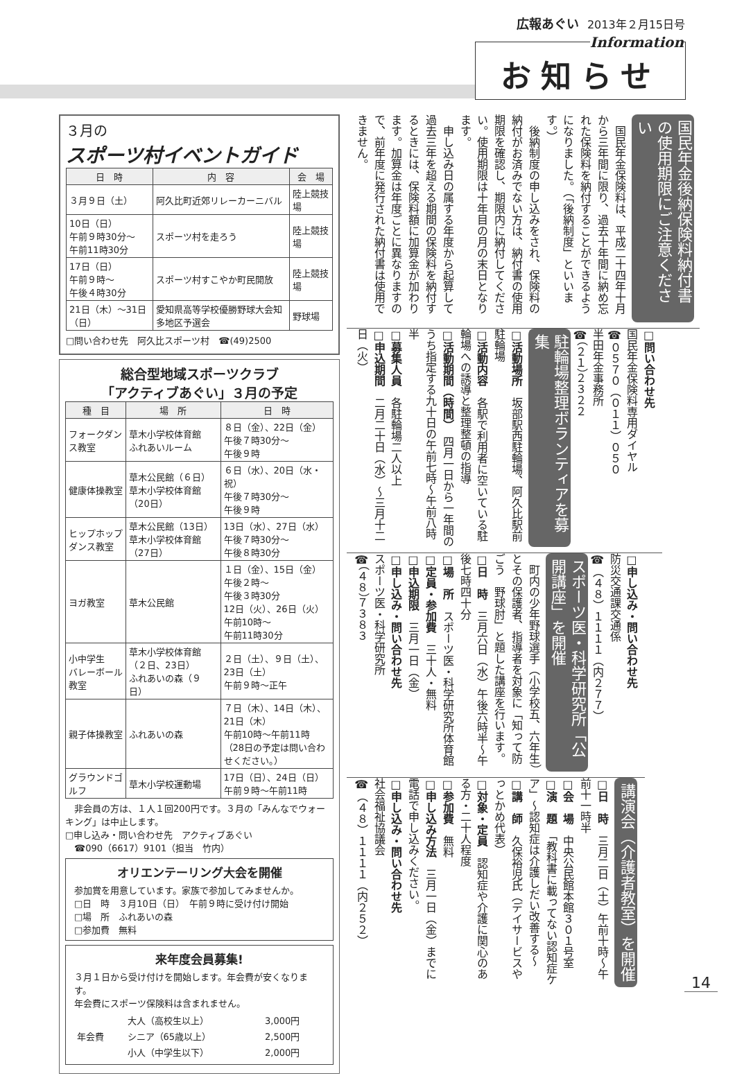広報あぐい 2013年２月15日号
Information
お知らせ
国民年金後納保険料納付書の使用期限にご注意ください
　国民年金保険料は、平成二十四年十月から三年間に限り、過去十年間に納め忘れた保険料を納付することができるようになりました。（「後納制度」といいます。）
　後納制度の申し込みをされ、保険料の納付がお済みでない方は、納付書の使用期限を確認し、期限内に納付してください。使用期限は十年目の月の末日となります。
　申し込み日の属する年度から起算して過去三年を超える期間の保険料を納付するときには、保険料額に加算金が加わります。加算金は年度ごとに異なりますので、前年度に発行された納付書は使用できません。
□問い合わせ先
国民年金保険料専用ダイヤル
☎０５７０（０１１）０５０
半田年金事務所
☎（２１）２３２２
駐輪場整理ボランティアを募集
□活動場所　坂部駅西駐輪場、阿久比駅前駐輪場
□活動内容　各駅で利用者に空いている駐輪場への誘導と整理整頓の指導
□活動期間（時間）　四月一日から一年間のうち指定する九十日の午前七時～午前八時半
□募集人員　各駐輪場二人以上
□申込期間　二月二十日（水）～三月十二日（火）
□申し込み・問い合わせ先
防災交通課交通係
☎（４８）１１１１（内２７７）
スポーツ医・科学研究所「公開講座」を開催
　町内の少年野球選手（小学校五、六年生）とその保護者、指導者を対象に「知って防ごう　野球肘」と題した講座を行います。
□日　時　三月六日（水）午後六時半～午後七時四十分
□場　所　スポーツ医・科学研究所体育館
□定員・参加費　三十人・無料
□申込期限　三月一日（金）
□申し込み・問い合わせ先
スポーツ医・科学研究所
☎（４８）７３８３
講演会（介護者教室）を開催
□日　時　三月二日（土）午前十時～午前十一時半
□会　場　中央公民館本館３０１号室
□演　題　「教科書に載ってない認知症ケア」～認知症は介護しだい改善する～
□講　師　久保裕児氏（デイサービスやっとかめ代表）
□対象・定員　認知症や介護に関心のある方・二十人程度
□参加費　無料
□申し込み方法　三月一日（金）までに電話で申し込みください。
□申し込み・問い合わせ先
社会福祉協議会
☎（４８）１１１１（内２５２）
３月の
スポーツ村イベントガイド
| 日 時 | 内 容 | 会 場 |
| --- | --- | --- |
| ３月９日（土） | 阿久比町近郊リレーカーニバル | 陸上競技場 |
| 10日（日） 午前９時30分～ 午前11時30分 | スポーツ村を走ろう | 陸上競技場 |
| 17日（日） 午前９時～ 午後４時30分 | スポーツ村すこやか町民開放 | 陸上競技場 |
| 21日（木）～31日（日） | 愛知県高等学校優勝野球大会知多地区予選会 | 野球場 |
□問い合わせ先　阿久比スポーツ村　☎(49)2500
総合型地域スポーツクラブ
「アクティブあぐい」３月の予定
| 種 目 | 場 所 | 日 時 |
| --- | --- | --- |
| フォークダンス教室 | 草木小学校体育館 ふれあいルーム | ８日（金）、22日（金） 午後７時30分～ 午後９時 |
| 健康体操教室 | 草木公民館（６日） 草木小学校体育館（20日） | ６日（水）、20日（水・祝） 午後７時30分～ 午後９時 |
| ヒップホップ ダンス教室 | 草木公民館（13日） 草木小学校体育館（27日） | 13日（水）、27日（水） 午後７時30分～ 午後８時30分 |
| ヨガ教室 | 草木公民館 | １日（金）、15日（金） 午後２時～ 午後３時30分 12日（火）、26日（火） 午前10時～ 午前11時30分 |
| 小中学生 バレーボール教室 | 草木小学校体育館（２日、23日） ふれあいの森（９日） | ２日（土）、９日（土）、23日（土） 午前９時～正午 |
| 親子体操教室 | ふれあいの森 | ７日（木）、14日（木）、21日（木） 午前10時～午前11時 （28日の予定は問い合わせください。） |
| グラウンドゴルフ | 草木小学校運動場 | 17日（日）、24日（日） 午前９時～午前11時 |
　非会員の方は、１人１回200円です。３月の「みんなでウォーキング」は中止します。
□申し込み・問い合わせ先　アクティブあぐい
　☎090（6617）9101（担当　竹内）
オリエンテーリング大会を開催
参加賞を用意しています。家族で参加してみませんか。
□日　時　３月10日（日）　午前９時に受け付け開始
□場　所　ふれあいの森
□参加費　無料
来年度会員募集!
３月１日から受け付けを開始します。年会費が安くなります。
年会費にスポーツ保険料は含まれません。
| 年会費 | 大人（高校生以上） | 3,000円 |
| | シニア（65歳以上） | 2,500円 |
| | 小人（中学生以下） | 2,000円 |
14